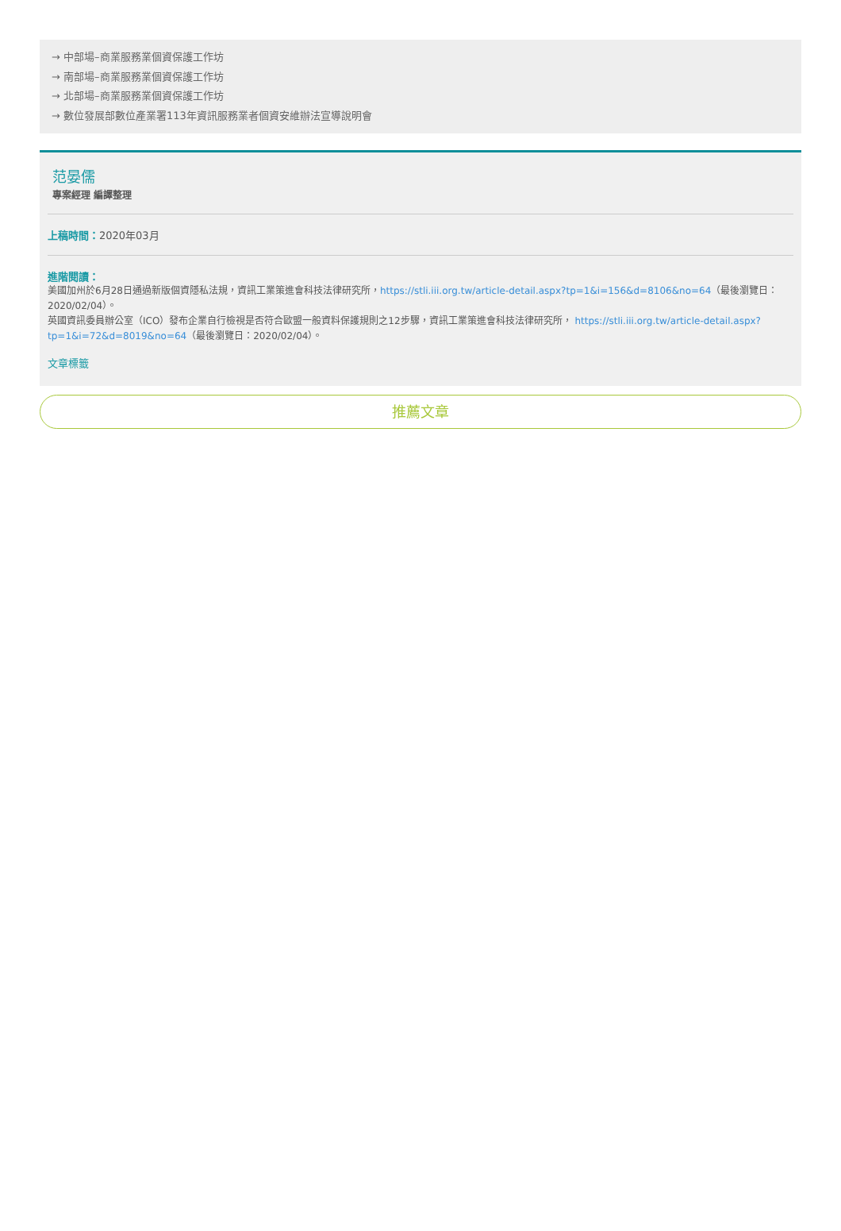→ 中部場–商業服務業個資保護工作坊
→ 南部場–商業服務業個資保護工作坊
→ 北部場–商業服務業個資保護工作坊
→ 數位發展部數位產業署113年資訊服務業者個資安維辦法宣導說明會
范晏儒
專案經理 編譯整理
上稿時間：2020年03月
進階閱讀：
美國加州於6月28日通過新版個資隱私法規，資訊工業策進會科技法律研究所，https://stli.iii.org.tw/article-detail.aspx?tp=1&i=156&d=8106&no=64（最後瀏覽日：2020/02/04）。
英國資訊委員辦公室（ICO）發布企業自行檢視是否符合歐盟一般資料保護規則之12步驟，資訊工業策進會科技法律研究所， https://stli.iii.org.tw/article-detail.aspx?tp=1&i=72&d=8019&no=64（最後瀏覽日：2020/02/04）。
文章標籤
推薦文章